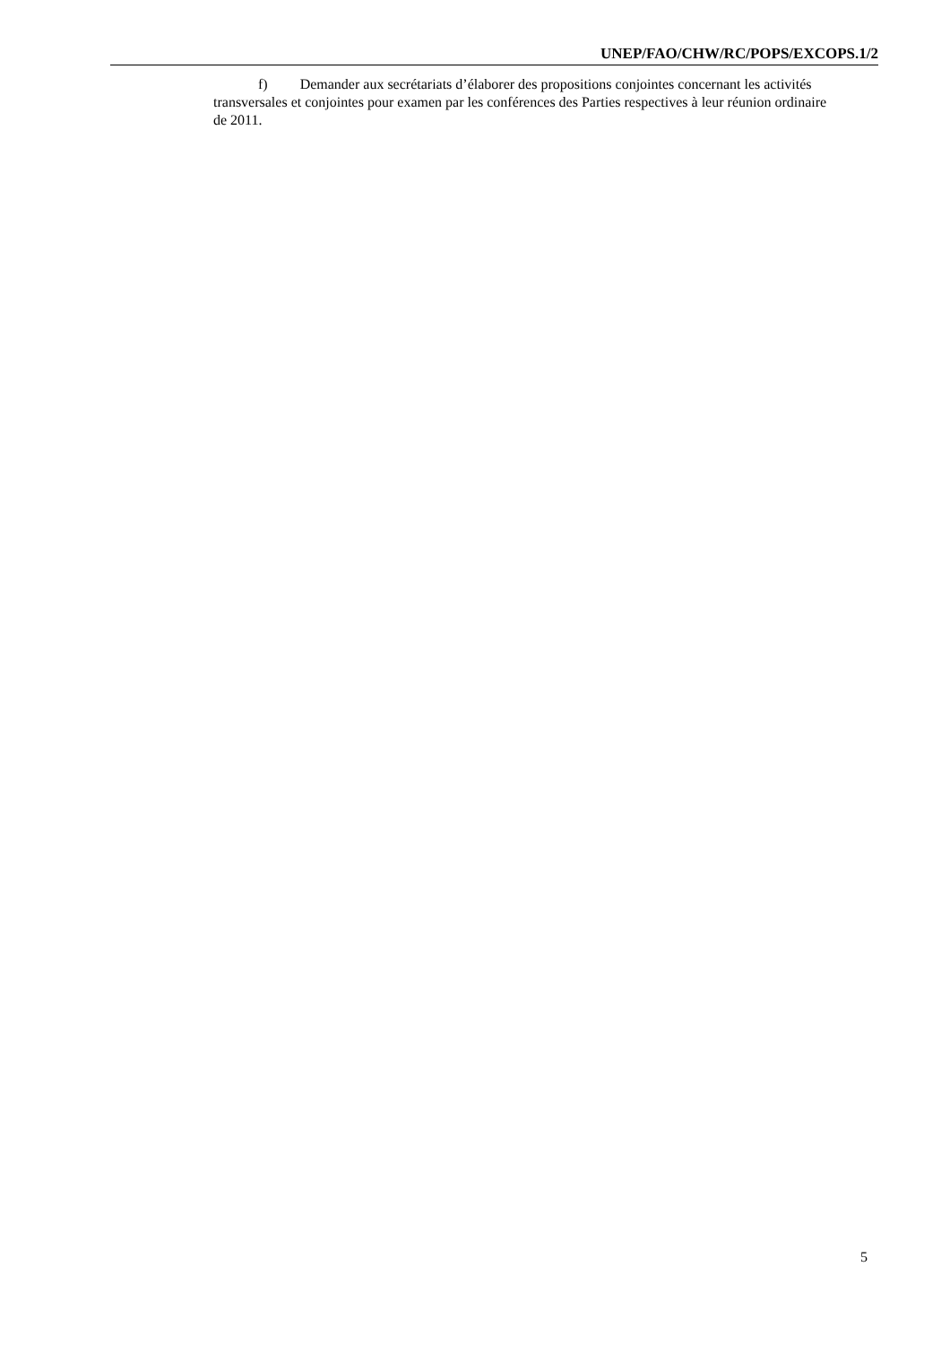UNEP/FAO/CHW/RC/POPS/EXCOPS.1/2
f) Demander aux secrétariats d’élaborer des propositions conjointes concernant les activités transversales et conjointes pour examen par les conférences des Parties respectives à leur réunion ordinaire de 2011.
5